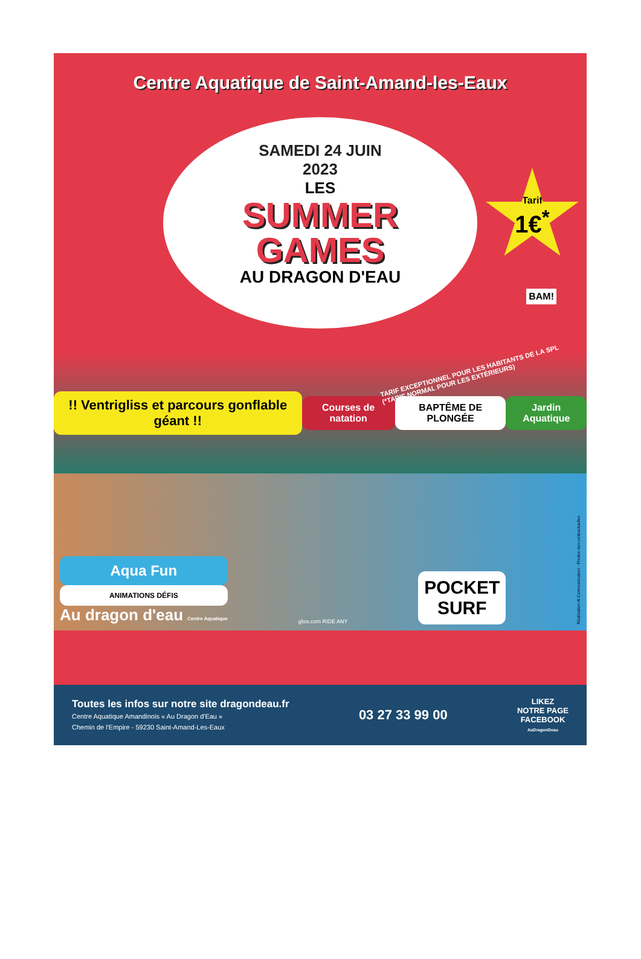Centre Aquatique de Saint-Amand-les-Eaux
Tarif
1€<sup>*</sup>
SAMEDI 24 JUIN
2023
LES
SUMMER
GAMES
AU DRAGON D'EAU
BAM!
TARIF EXCEPTIONNEL POUR LES HABITANTS DE LA SPL
(*TARIF NORMAL POUR LES EXTÉRIEURS)
!! Ventrigliss et parcours gonflable géant !!
Courses de natation BAPTÊME DE PLONGÉE Jardin Aquatique
Aqua Fun
ANIMATIONS DÉFIS
Au dragon d'eau Centre Aquatique
gliss.com RIDE ANY
POCKET
SURF
Réalisation Al Communication - Photos non contractuelles
Toutes les infos sur notre site dragondeau.fr
Centre Aquatique Amandinois « Au Dragon d'Eau »
Chemin de l'Empire - 59230 Saint-Amand-Les-Eaux
03 27 33 99 00
LIKEZ
NOTRE PAGE
FACEBOOK
AuDragonDeau